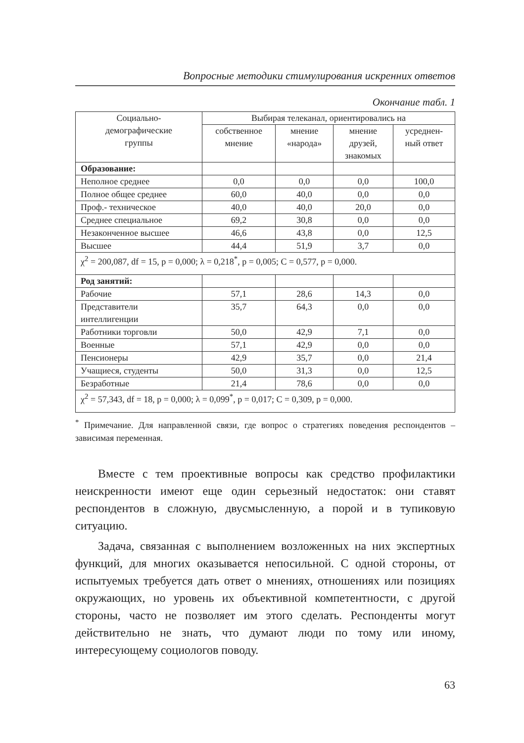Вопросные методики стимулирования искренних ответов
Окончание табл. 1
| Социально- демографические группы | Выбирая телеканал, ориентировались на | | | |
| --- | --- | --- | --- | --- |
| | собственное мнение | мнение «народа» | мнение друзей, знакомых | усреднен- ный ответ |
| Образование: | | | | |
| Неполное среднее | 0,0 | 0,0 | 0,0 | 100,0 |
| Полное общее среднее | 60,0 | 40,0 | 0,0 | 0,0 |
| Проф.- техническое | 40,0 | 40,0 | 20,0 | 0,0 |
| Среднее специальное | 69,2 | 30,8 | 0,0 | 0,0 |
| Незаконченное высшее | 46,6 | 43,8 | 0,0 | 12,5 |
| Высшее | 44,4 | 51,9 | 3,7 | 0,0 |
| χ<sup>2</sup> = 200,087, df = 15, p = 0,000; λ = 0,218<sup>*</sup>, p = 0,005; C = 0,577, p = 0,000. | | | | |
| Род занятий: | | | | |
| Рабочие | 57,1 | 28,6 | 14,3 | 0,0 |
| Представители интеллигенции | 35,7 | 64,3 | 0,0 | 0,0 |
| Работники торговли | 50,0 | 42,9 | 7,1 | 0,0 |
| Военные | 57,1 | 42,9 | 0,0 | 0,0 |
| Пенсионеры | 42,9 | 35,7 | 0,0 | 21,4 |
| Учащиеся, студенты | 50,0 | 31,3 | 0,0 | 12,5 |
| Безработные | 21,4 | 78,6 | 0,0 | 0,0 |
| χ<sup>2</sup> = 57,343, df = 18, p = 0,000; λ = 0,099<sup>*</sup>, p = 0,017; C = 0,309, p = 0,000. | | | | |
<sup>*</sup> Примечание. Для направленной связи, где вопрос о стратегиях поведения респондентов – зависимая переменная.
Вместе с тем проективные вопросы как средство профилактики неискренности имеют еще один серьезный недостаток: они ставят респондентов в сложную, двусмысленную, а порой и в тупиковую ситуацию.
Задача, связанная с выполнением возложенных на них экспертных функций, для многих оказывается непосильной. С одной стороны, от испытуемых требуется дать ответ о мнениях, отношениях или позициях окружающих, но уровень их объективной компетентности, с другой стороны, часто не позволяет им этого сделать. Респонденты могут действительно не знать, что думают люди по тому или иному, интересующему социологов поводу.
63